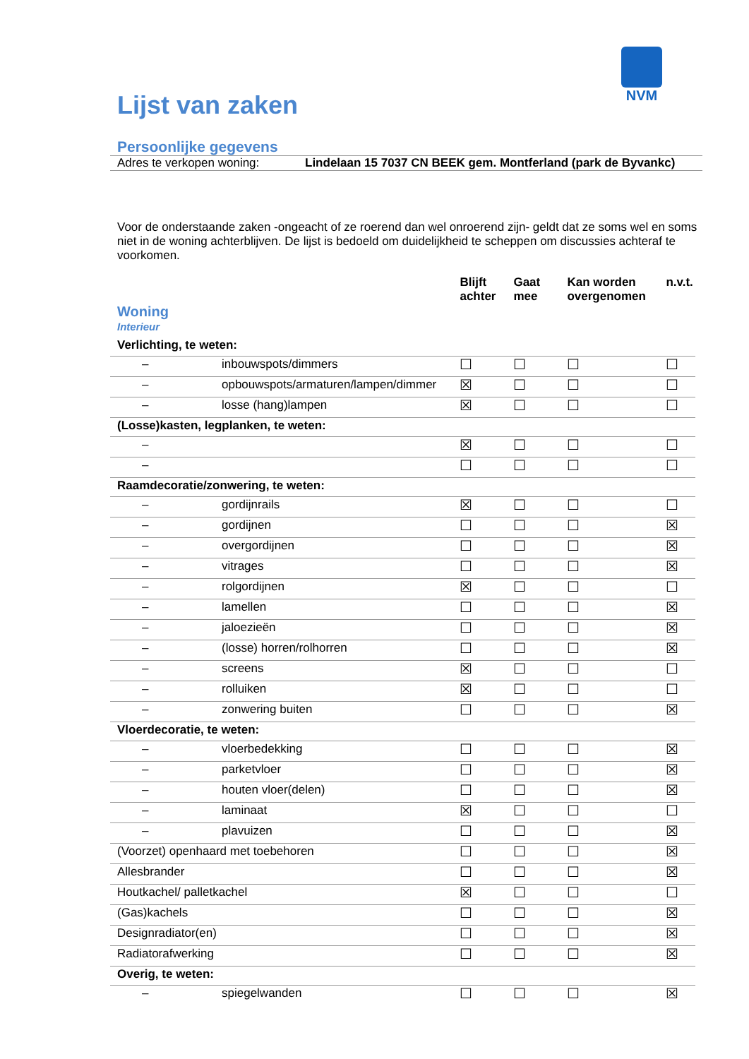NVM
Lijst van zaken
Persoonlijke gegevens
Adres te verkopen woning: Lindelaan 15 7037 CN BEEK gem. Montferland (park de Byvankc)
Voor de onderstaande zaken -ongeacht of ze roerend dan wel onroerend zijn- geldt dat ze soms wel en soms niet in de woning achterblijven. De lijst is bedoeld om duidelijkheid te scheppen om discussies achteraf te voorkomen.
| Woning Interieur | | Blijft achter | Gaat mee | Kan worden overgenomen | n.v.t. |
| --- | --- | --- | --- | --- | --- |
| Verlichting, te weten: | | | | | |
| – | inbouwspots/dimmers | ☐ | ☐ | ☐ | ☐ |
| – | opbouwspots/armaturen/lampen/dimmer | ☒ | ☐ | ☐ | ☐ |
| – | losse (hang)lampen | ☒ | ☐ | ☐ | ☐ |
| (Losse)kasten, legplanken, te weten: | | | | | |
| – | | ☒ | ☐ | ☐ | ☐ |
| – | | ☐ | ☐ | ☐ | ☐ |
| Raamdecoratie/zonwering, te weten: | | | | | |
| – | gordijnrails | ☒ | ☐ | ☐ | ☐ |
| – | gordijnen | ☐ | ☐ | ☐ | ☒ |
| – | overgordijnen | ☐ | ☐ | ☐ | ☒ |
| – | vitrages | ☐ | ☐ | ☐ | ☒ |
| – | rolgordijnen | ☒ | ☐ | ☐ | ☐ |
| – | lamellen | ☐ | ☐ | ☐ | ☒ |
| – | jaloezieën | ☐ | ☐ | ☐ | ☒ |
| – | (losse) horren/rolhorren | ☐ | ☐ | ☐ | ☒ |
| – | screens | ☒ | ☐ | ☐ | ☐ |
| – | rolluiken | ☒ | ☐ | ☐ | ☐ |
| – | zonwering buiten | ☐ | ☐ | ☐ | ☒ |
| Vloerdecoratie, te weten: | | | | | |
| – | vloerbedekking | ☐ | ☐ | ☐ | ☒ |
| – | parketvloer | ☐ | ☐ | ☐ | ☒ |
| – | houten vloer(delen) | ☐ | ☐ | ☐ | ☒ |
| – | laminaat | ☒ | ☐ | ☐ | ☐ |
| – | plavuizen | ☐ | ☐ | ☐ | ☒ |
| (Voorzet) openhaard met toebehoren | | ☐ | ☐ | ☐ | ☒ |
| Allesbrander | | ☐ | ☐ | ☐ | ☒ |
| Houtkachel/ palletkachel | | ☒ | ☐ | ☐ | ☐ |
| (Gas)kachels | | ☐ | ☐ | ☐ | ☒ |
| Designradiator(en) | | ☐ | ☐ | ☐ | ☒ |
| Radiatorafwerking | | ☐ | ☐ | ☐ | ☒ |
| Overig, te weten: | | | | | |
| – | spiegelwanden | ☐ | ☐ | ☐ | ☒ |